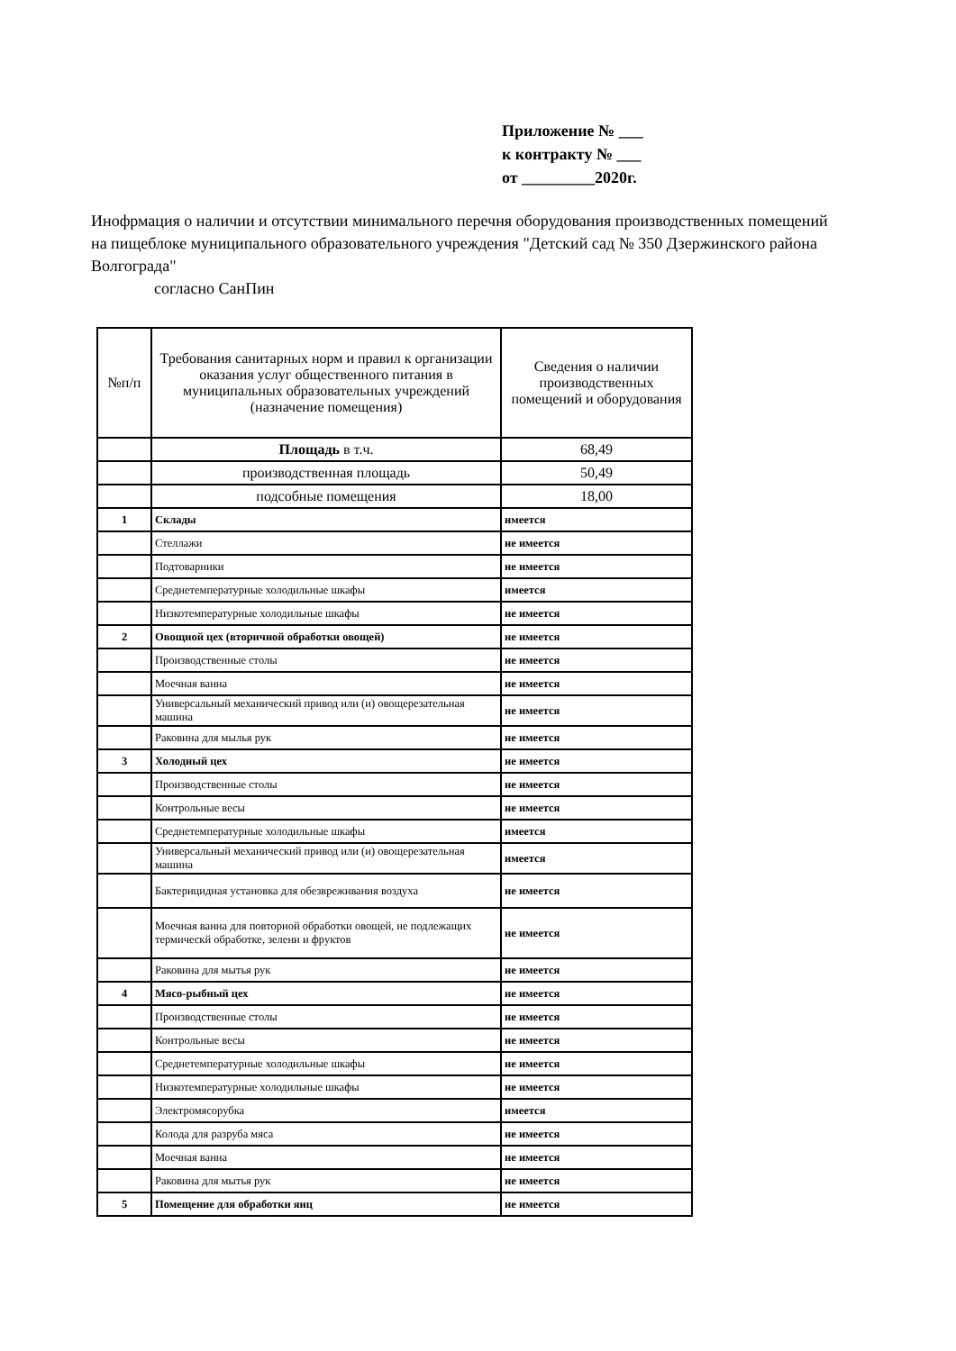Приложение № ___
к контракту № ___
от _________2020г.
Инофрмация о наличии и отсутствии минимального перечня оборудования производственных помещений на пищеблоке муниципального образовательного учреждения "Детский сад № 350 Дзержинского района Волгограда"
согласно СанПин
| №п/п | Требования санитарных норм и правил к организации оказания услуг общественного питания в муниципальных образовательных учреждений (назначение помещения) | Сведения о наличии производственных помещений и оборудования |
| --- | --- | --- |
| | Площадь в т.ч. | 68,49 |
| | производственная площадь | 50,49 |
| | подсобные помещения | 18,00 |
| 1 | Склады | имеется |
| | Стеллажи | не имеется |
| | Подтоварники | не имеется |
| | Среднетемпературные холодильные шкафы | имеется |
| | Низкотемпературные холодильные шкафы | не имеется |
| 2 | Овощной цех (вторичной обработки овощей) | не имеется |
| | Производственные столы | не имеется |
| | Моечная ванна | не имеется |
| | Универсальный механический привод или (и) овощерезательная машина | не имеется |
| | Раковина для мылья рук | не имеется |
| 3 | Холодный цех | не имеется |
| | Производственные столы | не имеется |
| | Контрольные весы | не имеется |
| | Среднетемпературные холодильные шкафы | имеется |
| | Универсальный механический привод или (и) овощерезательная машина | имеется |
| | Бактерицидная установка для обезвреживания воздуха | не имеется |
| | Моечная ванна для повторной обработки овощей, не подлежащих термическй обработке, зелени и фруктов | не имеется |
| | Раковина для мытья рук | не имеется |
| 4 | Мясо-рыбный цех | не имеется |
| | Производственные столы | не имеется |
| | Контрольные весы | не имеется |
| | Среднетемпературные холодильные шкафы | не имеется |
| | Низкотемпературные холодильные шкафы | не имеется |
| | Электромясорубка | имеется |
| | Колода для разруба мяса | не имеется |
| | Моечная ванна | не имеется |
| | Раковина для мытья рук | не имеется |
| 5 | Помещение для обработки яиц | не имеется |